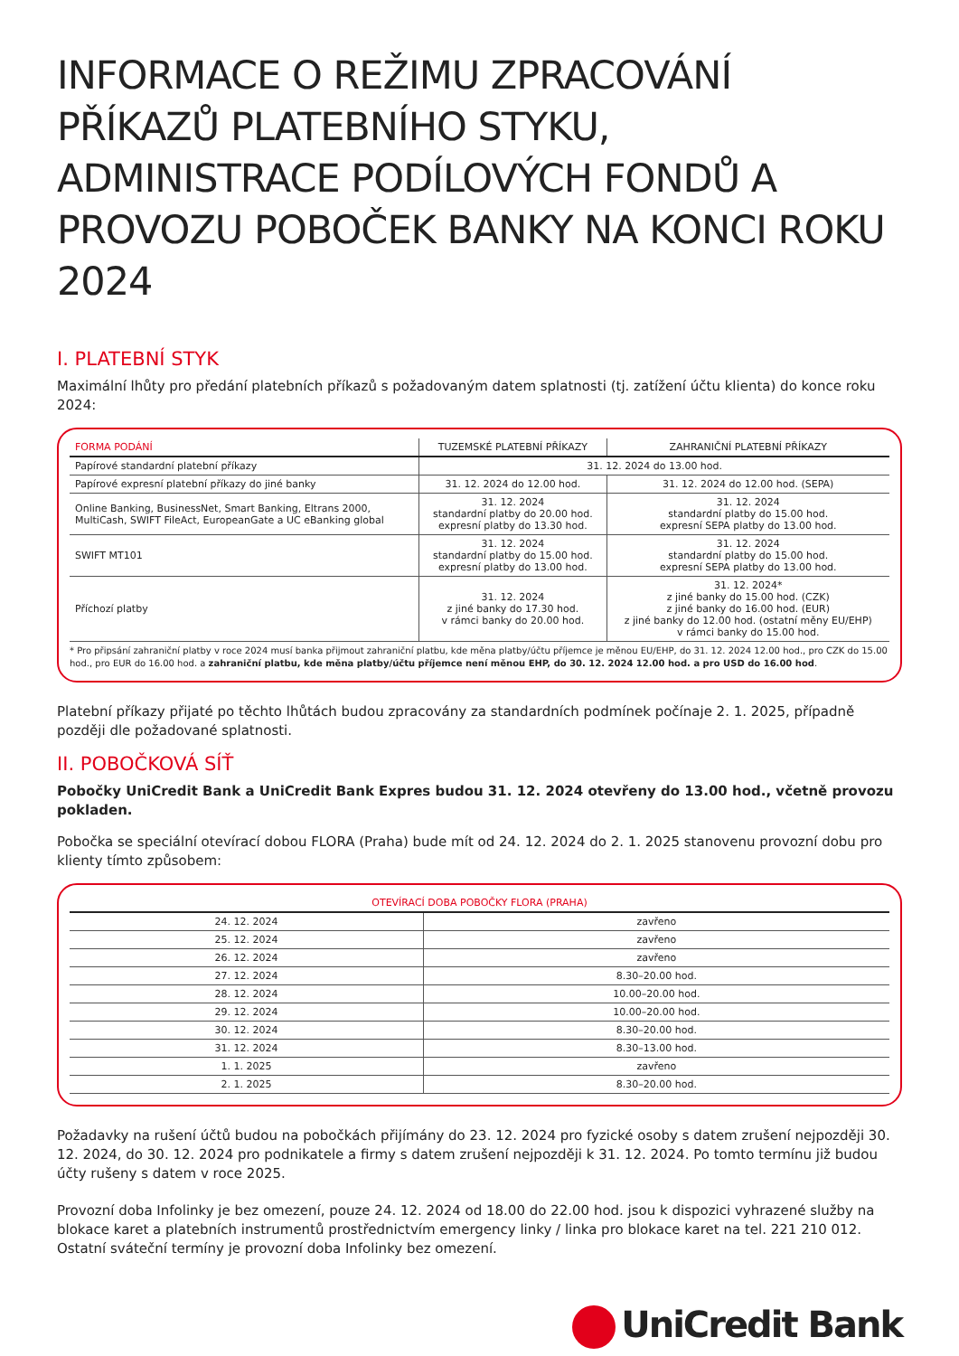INFORMACE O REŽIMU ZPRACOVÁNÍ PŘÍKAZŮ PLATEBNÍHO STYKU, ADMINISTRACE PODÍLOVÝCH FONDŮ A PROVOZU POBOČEK BANKY NA KONCI ROKU 2024
I. PLATEBNÍ STYK
Maximální lhůty pro předání platebních příkazů s požadovaným datem splatnosti (tj. zatížení účtu klienta) do konce roku 2024:
| FORMA PODÁNÍ | TUZEMSKÉ PLATEBNÍ PŘÍKAZY | ZAHRANIČNÍ PLATEBNÍ PŘÍKAZY |
| --- | --- | --- |
| Papírové standardní platební příkazy | 31. 12. 2024 do 13.00 hod. | |
| Papírové expresní platební příkazy do jiné banky | 31. 12. 2024 do 12.00 hod. | 31. 12. 2024 do 12.00 hod. (SEPA) |
| Online Banking, BusinessNet, Smart Banking, Eltrans 2000, MultiCash, SWIFT FileAct, EuropeanGate a UC eBanking global | 31. 12. 2024 standardní platby do 20.00 hod. expresní platby do 13.30 hod. | 31. 12. 2024 standardní platby do 15.00 hod. expresní SEPA platby do 13.00 hod. |
| SWIFT MT101 | 31. 12. 2024 standardní platby do 15.00 hod. expresní platby do 13.00 hod. | 31. 12. 2024 standardní platby do 15.00 hod. expresní SEPA platby do 13.00 hod. |
| Příchozí platby | 31. 12. 2024 z jiné banky do 17.30 hod. v rámci banky do 20.00 hod. | 31. 12. 2024* z jiné banky do 15.00 hod. (CZK) z jiné banky do 16.00 hod. (EUR) z jiné banky do 12.00 hod. (ostatní měny EU/EHP) v rámci banky do 15.00 hod. |
* Pro připsání zahraniční platby v roce 2024 musí banka přijmout zahraniční platbu, kde měna platby/účtu příjemce je měnou EU/EHP, do 31. 12. 2024 12.00 hod., pro CZK do 15.00 hod., pro EUR do 16.00 hod. a zahraniční platbu, kde měna platby/účtu příjemce není měnou EHP, do 30. 12. 2024 12.00 hod. a pro USD do 16.00 hod.
Platební příkazy přijaté po těchto lhůtách budou zpracovány za standardních podmínek počínaje 2. 1. 2025, případně později dle požadované splatnosti.
II. POBOČKOVÁ SÍŤ
Pobočky UniCredit Bank a UniCredit Bank Expres budou 31. 12. 2024 otevřeny do 13.00 hod., včetně provozu pokladen.
Pobočka se speciální otevírací dobou FLORA (Praha) bude mít od 24. 12. 2024 do 2. 1. 2025 stanovenu provozní dobu pro klienty tímto způsobem:
| OTEVÍRACÍ DOBA POBOČKY FLORA (PRAHA) | |
| --- | --- |
| 24. 12. 2024 | zavřeno |
| 25. 12. 2024 | zavřeno |
| 26. 12. 2024 | zavřeno |
| 27. 12. 2024 | 8.30–20.00 hod. |
| 28. 12. 2024 | 10.00–20.00 hod. |
| 29. 12. 2024 | 10.00–20.00 hod. |
| 30. 12. 2024 | 8.30–20.00 hod. |
| 31. 12. 2024 | 8.30–13.00 hod. |
| 1. 1. 2025 | zavřeno |
| 2. 1. 2025 | 8.30–20.00 hod. |
Požadavky na rušení účtů budou na pobočkách přijímány do 23. 12. 2024 pro fyzické osoby s datem zrušení nejpozději 30. 12. 2024, do 30. 12. 2024 pro podnikatele a firmy s datem zrušení nejpozději k 31. 12. 2024. Po tomto termínu již budou účty rušeny s datem v roce 2025.
Provozní doba Infolinky je bez omezení, pouze 24. 12. 2024 od 18.00 do 22.00 hod. jsou k dispozici vyhrazené služby na blokace karet a platebních instrumentů prostřednictvím emergency linky / linka pro blokace karet na tel. 221 210 012. Ostatní sváteční termíny je provozní doba Infolinky bez omezení.
UniCredit Bank